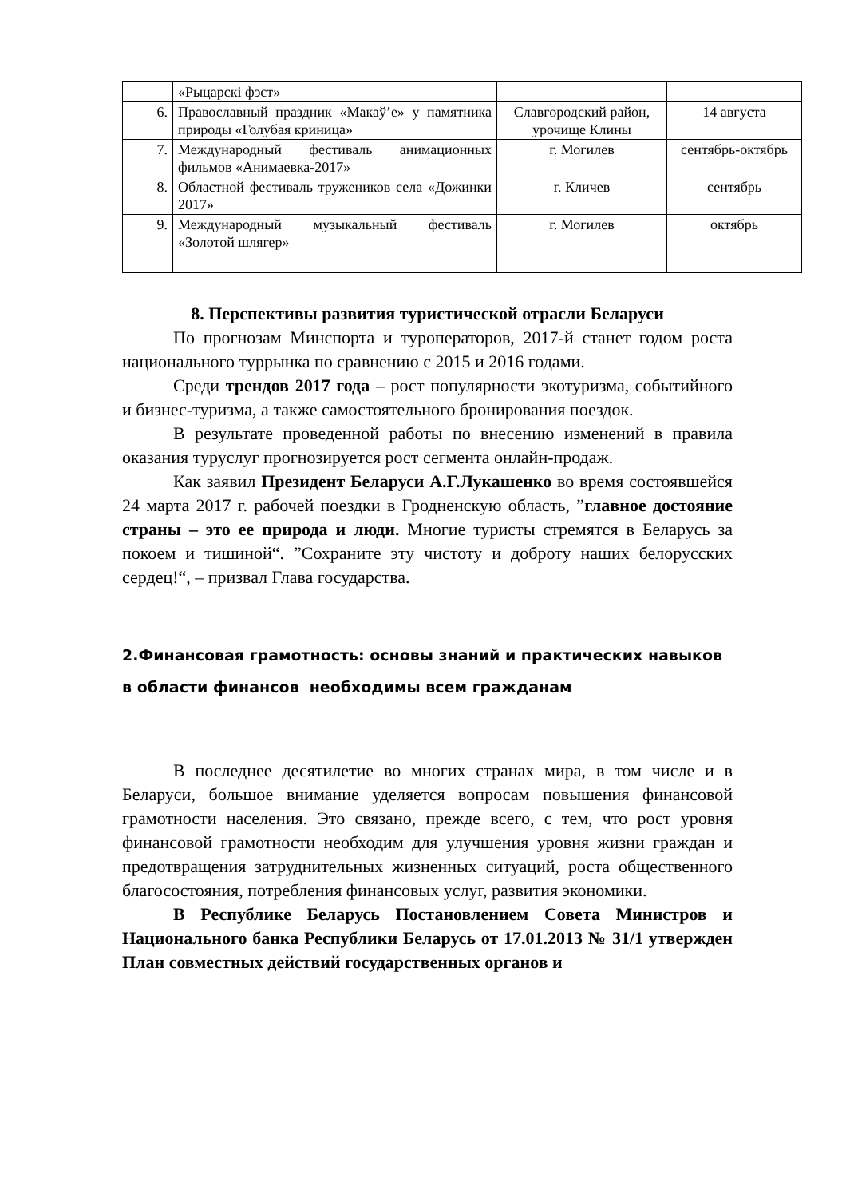| | «Рыцарскі фэст» | | |
| 6. | Православный праздник «Макаўʼе» у памятника природы «Голубая криница» | Славгородский район, урочище Клины | 14 августа |
| 7. | Международный фестиваль анимационных фильмов «Анимаевка-2017» | г. Могилев | сентябрь-октябрь |
| 8. | Областной фестиваль тружеников села «Дожинки 2017» | г. Кличев | сентябрь |
| 9. | Международный музыкальный фестиваль «Золотой шлягер» | г. Могилев | октябрь |
8. Перспективы развития туристической отрасли Беларуси
По прогнозам Минспорта и туроператоров, 2017-й станет годом роста национального туррынка по сравнению с 2015 и 2016 годами.
Среди трендов 2017 года – рост популярности экотуризма, событийного и бизнес-туризма, а также самостоятельного бронирования поездок.
В результате проведенной работы по внесению изменений в правила оказания туруслуг прогнозируется рост сегмента онлайн-продаж.
Как заявил Президент Беларуси А.Г.Лукашенко во время состоявшейся 24 марта 2017 г. рабочей поездки в Гродненскую область, ”главное достояние страны – это ее природа и люди. Многие туристы стремятся в Беларусь за покоем и тишиной“. ”Сохраните эту чистоту и доброту наших белорусских сердец!“, – призвал Глава государства.
2.Финансовая грамотность: основы знаний и практических навыков в области финансов необходимы всем гражданам
В последнее десятилетие во многих странах мира, в том числе и в Беларуси, большое внимание уделяется вопросам повышения финансовой грамотности населения. Это связано, прежде всего, с тем, что рост уровня финансовой грамотности необходим для улучшения уровня жизни граждан и предотвращения затруднительных жизненных ситуаций, роста общественного благосостояния, потребления финансовых услуг, развития экономики.
В Республике Беларусь Постановлением Совета Министров и Национального банка Республики Беларусь от 17.01.2013 № 31/1 утвержден План совместных действий государственных органов и